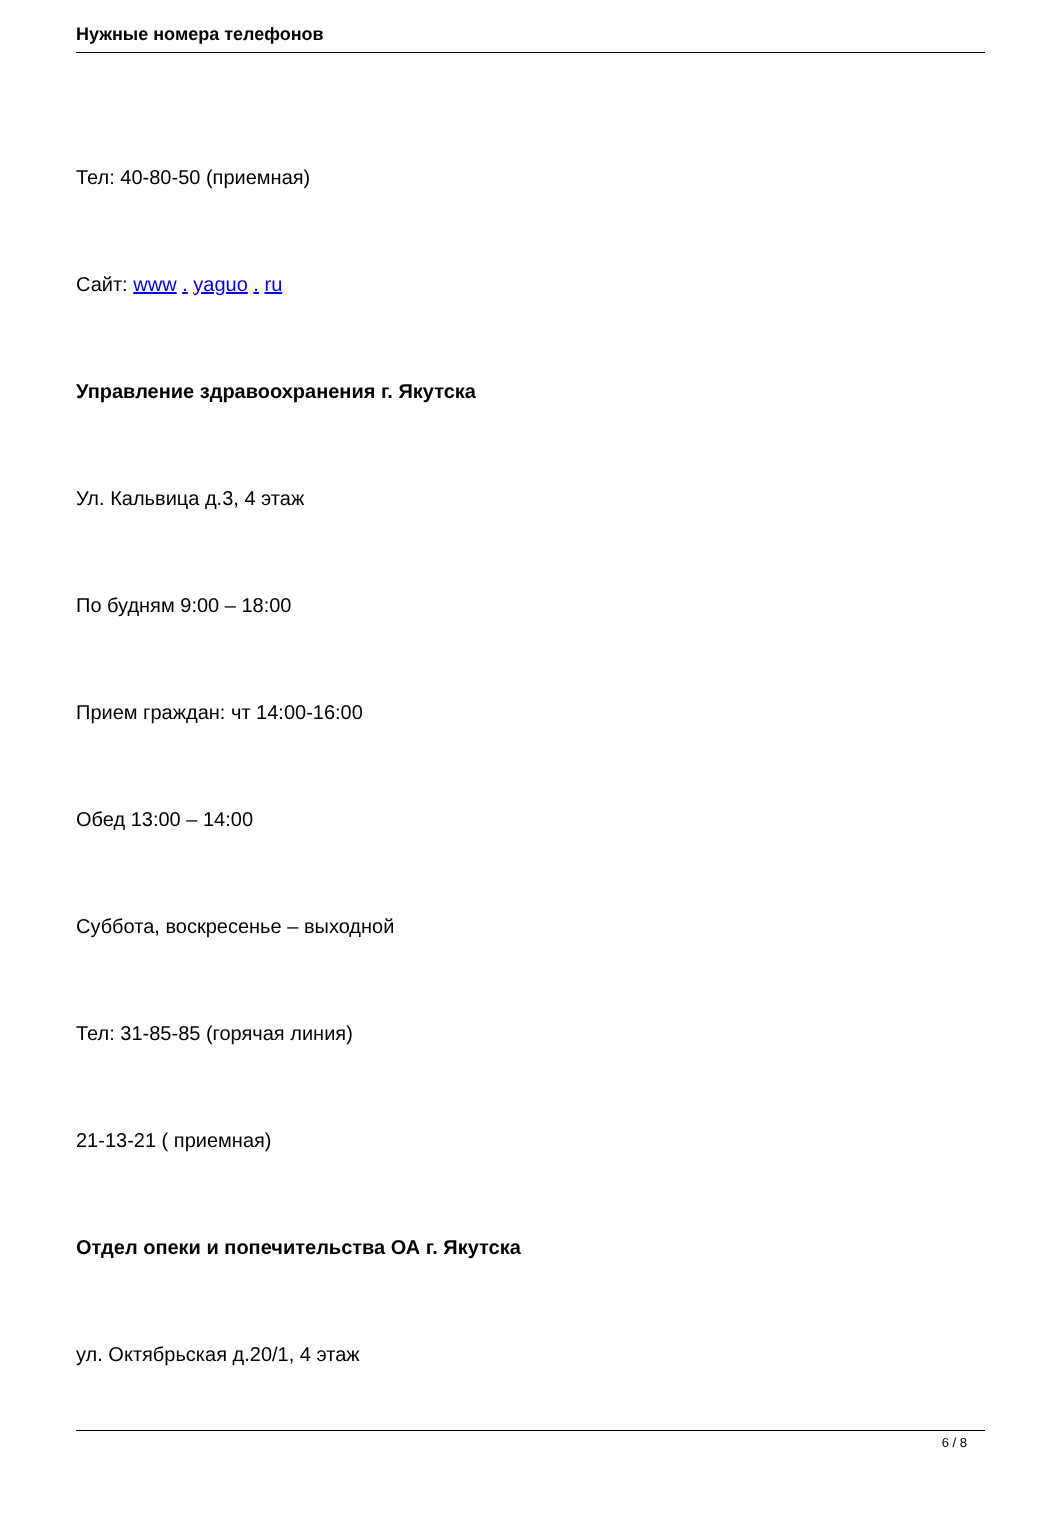Нужные номера телефонов
Тел: 40-80-50 (приемная)
Сайт: www . yaguo . ru
Управление здравоохранения г. Якутска
Ул. Кальвица д.3, 4 этаж
По будням 9:00 – 18:00
Прием граждан: чт 14:00-16:00
Обед 13:00 – 14:00
Суббота, воскресенье – выходной
Тел: 31-85-85 (горячая линия)
21-13-21 ( приемная)
Отдел опеки и попечительства ОА г. Якутска
ул. Октябрьская д.20/1, 4 этаж
6 / 8